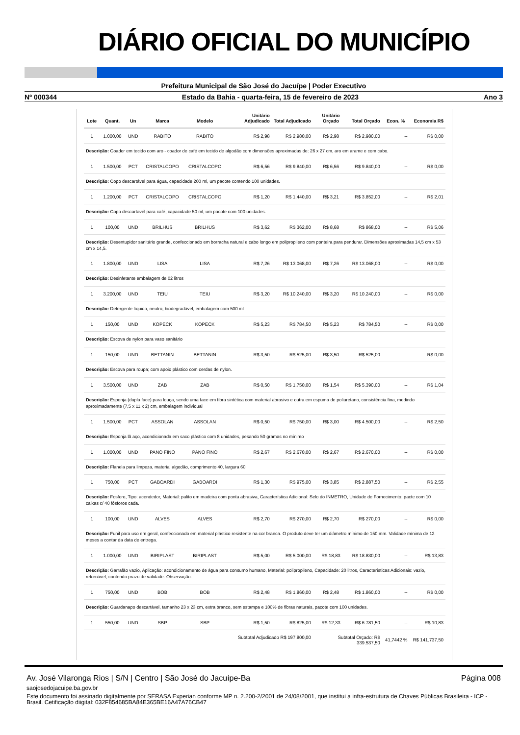DIÁRIO OFICIAL DO MUNICÍPIO
Prefeitura Municipal de São José do Jacuípe | Poder Executivo
Nº 000344 Estado da Bahia - quarta-feira, 15 de fevereiro de 2023 Ano 3
| Lote | Quant. | Un | Marca | Modelo | Unitário Adjudicado | Total Adjudicado | Unitário Orçado | Total Orçado | Econ. % | Economia R$ |
| --- | --- | --- | --- | --- | --- | --- | --- | --- | --- | --- |
| 1 | 1.000,00 | UND | RABITO | RABITO | R$ 2,98 | R$ 2.980,00 | R$ 2,98 | R$ 2.980,00 | -- | R$ 0,00 |
| Descrição: Coador em tecido com aro - coador de café em tecido de algodão com dimensões aproximadas de: 26 x 27 cm, aro em arame e com cabo. | | | | | | | | | | |
| 1 | 1.500,00 | PCT | CRISTALCOPO | CRISTALCOPO | R$ 6,56 | R$ 9.840,00 | R$ 6,56 | R$ 9.840,00 | -- | R$ 0,00 |
| Descrição: Copo descartável para água, capacidade 200 ml, um pacote contendo 100 unidades. | | | | | | | | | | |
| 1 | 1.200,00 | PCT | CRISTALCOPO | CRISTALCOPO | R$ 1,20 | R$ 1.440,00 | R$ 3,21 | R$ 3.852,00 | -- | R$ 2,01 |
| Descrição: Copo descartavél para café, capacidade 50 ml, um pacote com 100 unidades. | | | | | | | | | | |
| 1 | 100,00 | UND | BRILHUS | BRILHUS | R$ 3,62 | R$ 362,00 | R$ 8,68 | R$ 868,00 | -- | R$ 5,06 |
| Descrição: Desentupidor sanitário grande, confeccionado em borracha natural e cabo longo em polipropileno com ponteira para pendurar. Dimensões aproximadas 14,5 cm x 53 cm x 14,5. | | | | | | | | | | |
| 1 | 1.800,00 | UND | LISA | LISA | R$ 7,26 | R$ 13.068,00 | R$ 7,26 | R$ 13.068,00 | -- | R$ 0,00 |
| Descrição: Desinfetante embalagem de 02 litros | | | | | | | | | | |
| 1 | 3.200,00 | UND | TEIU | TEIU | R$ 3,20 | R$ 10.240,00 | R$ 3,20 | R$ 10.240,00 | -- | R$ 0,00 |
| Descrição: Detergente líquido, neutro, biodegradável, embalagem com 500 ml | | | | | | | | | | |
| 1 | 150,00 | UND | KOPECK | KOPECK | R$ 5,23 | R$ 784,50 | R$ 5,23 | R$ 784,50 | -- | R$ 0,00 |
| Descrição: Escova de nylon para vaso sanitário | | | | | | | | | | |
| 1 | 150,00 | UND | BETTANIN | BETTANIN | R$ 3,50 | R$ 525,00 | R$ 3,50 | R$ 525,00 | -- | R$ 0,00 |
| Descrição: Escova para roupa; com apoio plástico com cerdas de nylon. | | | | | | | | | | |
| 1 | 3.500,00 | UND | ZAB | ZAB | R$ 0,50 | R$ 1.750,00 | R$ 1,54 | R$ 5.390,00 | -- | R$ 1,04 |
| Descrição: Esponja (dupla face) para louça, sendo uma face em fibra sintética com material abrasivo e outra em espuma de poliuretano, consistência fina, medindo aproximadamente (7,5 x 11 x 2) cm, embalagem individual | | | | | | | | | | |
| 1 | 1.500,00 | PCT | ASSOLAN | ASSOLAN | R$ 0,50 | R$ 750,00 | R$ 3,00 | R$ 4.500,00 | -- | R$ 2,50 |
| Descrição: Esponja lã aço, acondicionada em saco plástico com 8 unidades, pesando 50 gramas no mínimo | | | | | | | | | | |
| 1 | 1.000,00 | UND | PANO FINO | PANO FINO | R$ 2,67 | R$ 2.670,00 | R$ 2,67 | R$ 2.670,00 | -- | R$ 0,00 |
| Descrição: Flanela para limpeza, material algodão, comprimento 40, largura 60 | | | | | | | | | | |
| 1 | 750,00 | PCT | GABOARDI | GABOARDI | R$ 1,30 | R$ 975,00 | R$ 3,85 | R$ 2.887,50 | -- | R$ 2,55 |
| Descrição: Fosforo, Tipo: acendedor, Material: palito em madeira com ponta abrasiva, Característica Adicional: Selo do INMETRO, Unidade de Fornecimento: pacte com 10 caixas c/ 40 fósforos cada. | | | | | | | | | | |
| 1 | 100,00 | UND | ALVES | ALVES | R$ 2,70 | R$ 270,00 | R$ 2,70 | R$ 270,00 | -- | R$ 0,00 |
| Descrição: Funil para uso em geral, confeccionado em material plástico resistente na cor branca. O produto deve ter um diâmetro mínimo de 150 mm. Validade mínima de 12 meses a contar da data de entrega. | | | | | | | | | | |
| 1 | 1.000,00 | UND | BIRIPLAST | BIRIPLAST | R$ 5,00 | R$ 5.000,00 | R$ 18,83 | R$ 18.830,00 | -- | R$ 13,83 |
| Descrição: Garrafão vazio, Aplicação: acondicionamento de água para consumo humano, Material: polipropileno, Capacidade: 20 litros, Características Adicionais: vazio, retornável, contendo prazo de validade. Observação: | | | | | | | | | | |
| 1 | 750,00 | UND | BOB | BOB | R$ 2,48 | R$ 1.860,00 | R$ 2,48 | R$ 1.860,00 | -- | R$ 0,00 |
| Descrição: Guardanapo descartável, tamanho 23 x 23 cm, extra branco, sem estampa e 100% de fibras naturais, pacote com 100 unidades. | | | | | | | | | | |
| 1 | 550,00 | UND | SBP | SBP | R$ 1,50 | R$ 825,00 | R$ 12,33 | R$ 6.781,50 | -- | R$ 10,83 |
| Subtotal Adjudicado R$ 197.800,00 | | | | | | | Subtotal Orçado: R$ 339.537,50 | | 41,7442 % | R$ 141.737,50 |
Av. José Vilaronga Rios | S/N | Centro | São José do Jacuípe-Ba Página 008
saojosedojacuipe.ba.gov.br
Este documento foi assinado digitalmente por SERASA Experian conforme MP n. 2.200-2/2001 de 24/08/2001, que institui a infra-estrutura de Chaves Públicas Brasileira - ICP - Brasil. Cetificação diigital: 032F854685BA84E365BE16A47A76CB47